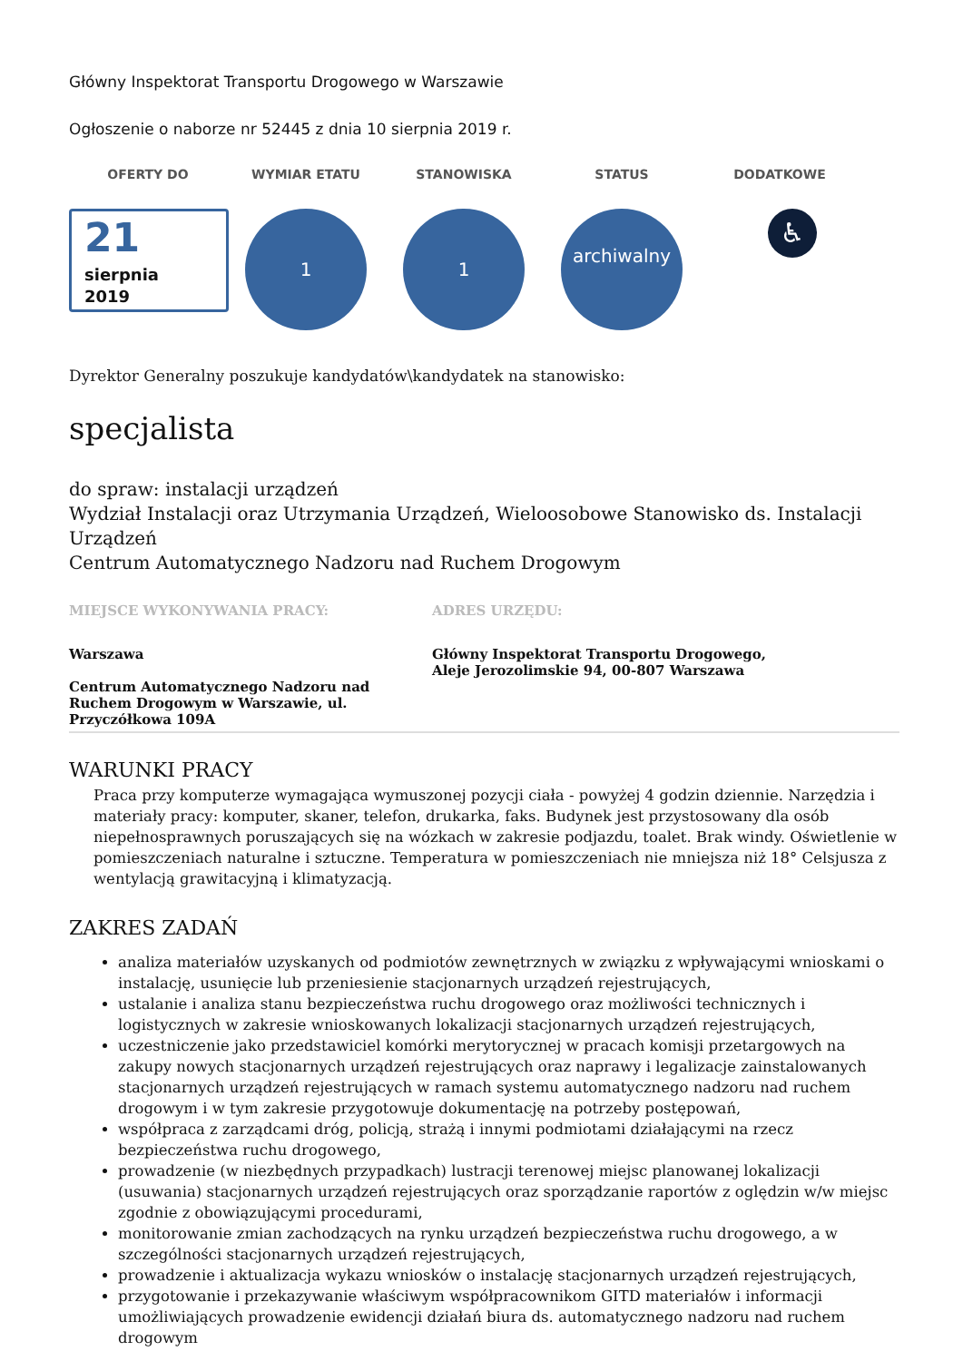Główny Inspektorat Transportu Drogowego w Warszawie
Ogłoszenie o naborze nr 52445 z dnia 10 sierpnia 2019 r.
OFERTY DO
21
sierpnia
2019
WYMIAR ETATU
1
STANOWISKA
1
STATUS
archiwalny
DODATKOWE
♿
Dyrektor Generalny poszukuje kandydatów\kandydatek na stanowisko:
specjalista
do spraw: instalacji urządzeń
Wydział Instalacji oraz Utrzymania Urządzeń, Wieloosobowe Stanowisko ds. Instalacji Urządzeń
Centrum Automatycznego Nadzoru nad Ruchem Drogowym
MIEJSCE WYKONYWANIA PRACY:
Warszawa
Centrum Automatycznego Nadzoru nad Ruchem Drogowym w Warszawie, ul. Przyczółkowa 109A
ADRES URZĘDU:
Główny Inspektorat Transportu Drogowego, Aleje Jerozolimskie 94, 00-807 Warszawa
WARUNKI PRACY
Praca przy komputerze wymagająca wymuszonej pozycji ciała - powyżej 4 godzin dziennie. Narzędzia i materiały pracy: komputer, skaner, telefon, drukarka, faks. Budynek jest przystosowany dla osób niepełnosprawnych poruszających się na wózkach w zakresie podjazdu, toalet. Brak windy. Oświetlenie w pomieszczeniach naturalne i sztuczne. Temperatura w pomieszczeniach nie mniejsza niż 18° Celsjusza z wentylacją grawitacyjną i klimatyzacją.
ZAKRES ZADAŃ
analiza materiałów uzyskanych od podmiotów zewnętrznych w związku z wpływającymi wnioskami o instalację, usunięcie lub przeniesienie stacjonarnych urządzeń rejestrujących,
ustalanie i analiza stanu bezpieczeństwa ruchu drogowego oraz możliwości technicznych i logistycznych w zakresie wnioskowanych lokalizacji stacjonarnych urządzeń rejestrujących,
uczestniczenie jako przedstawiciel komórki merytorycznej w pracach komisji przetargowych na zakupy nowych stacjonarnych urządzeń rejestrujących oraz naprawy i legalizacje zainstalowanych stacjonarnych urządzeń rejestrujących w ramach systemu automatycznego nadzoru nad ruchem drogowym i w tym zakresie przygotowuje dokumentację na potrzeby postępowań,
współpraca z zarządcami dróg, policją, strażą i innymi podmiotami działającymi na rzecz bezpieczeństwa ruchu drogowego,
prowadzenie (w niezbędnych przypadkach) lustracji terenowej miejsc planowanej lokalizacji (usuwania) stacjonarnych urządzeń rejestrujących oraz sporządzanie raportów z oględzin w/w miejsc zgodnie z obowiązującymi procedurami,
monitorowanie zmian zachodzących na rynku urządzeń bezpieczeństwa ruchu drogowego, a w szczególności stacjonarnych urządzeń rejestrujących,
prowadzenie i aktualizacja wykazu wniosków o instalację stacjonarnych urządzeń rejestrujących,
przygotowanie i przekazywanie właściwym współpracownikom GITD materiałów i informacji umożliwiających prowadzenie ewidencji działań biura ds. automatycznego nadzoru nad ruchem drogowym